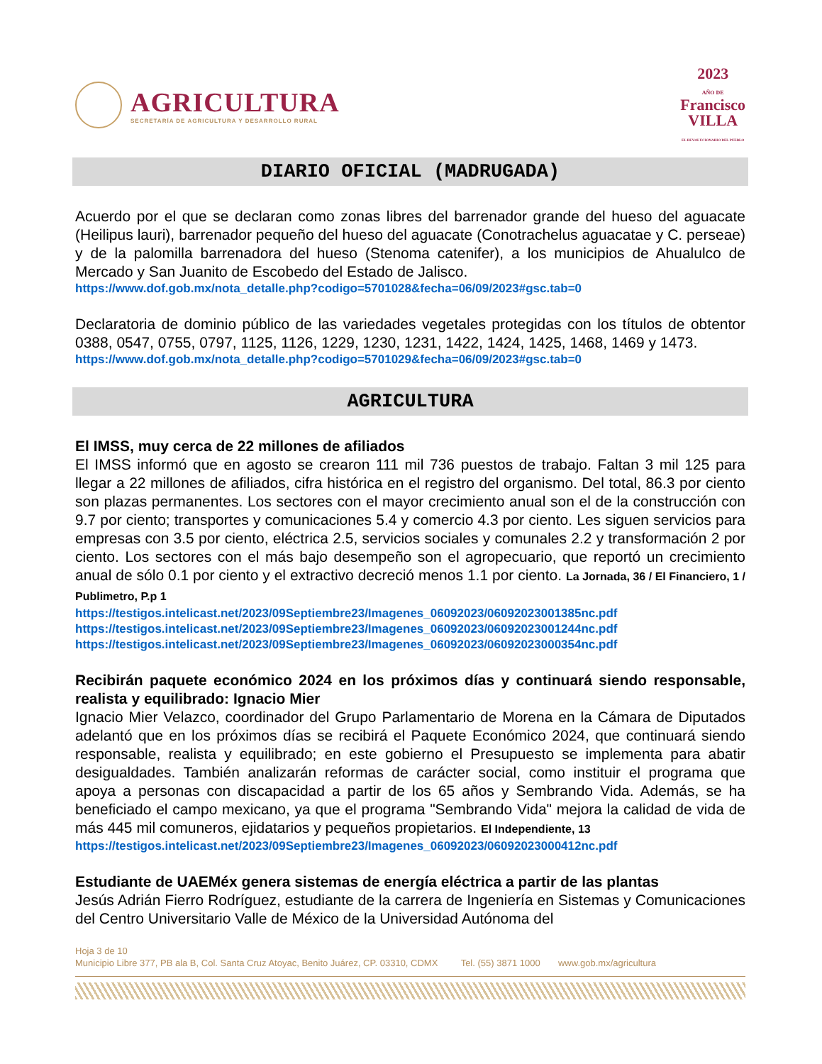AGRICULTURA
SECRETARÍA DE AGRICULTURA Y DESARROLLO RURAL
2023
AÑO DE
Francisco
VILLA
EL REVOLUCIONARIO DEL PUEBLO
DIARIO OFICIAL (MADRUGADA)
Acuerdo por el que se declaran como zonas libres del barrenador grande del hueso del aguacate (Heilipus lauri), barrenador pequeño del hueso del aguacate (Conotrachelus aguacatae y C. perseae) y de la palomilla barrenadora del hueso (Stenoma catenifer), a los municipios de Ahualulco de Mercado y San Juanito de Escobedo del Estado de Jalisco.
https://www.dof.gob.mx/nota_detalle.php?codigo=5701028&fecha=06/09/2023#gsc.tab=0
Declaratoria de dominio público de las variedades vegetales protegidas con los títulos de obtentor 0388, 0547, 0755, 0797, 1125, 1126, 1229, 1230, 1231, 1422, 1424, 1425, 1468, 1469 y 1473.
https://www.dof.gob.mx/nota_detalle.php?codigo=5701029&fecha=06/09/2023#gsc.tab=0
AGRICULTURA
El IMSS, muy cerca de 22 millones de afiliados
El IMSS informó que en agosto se crearon 111 mil 736 puestos de trabajo. Faltan 3 mil 125 para llegar a 22 millones de afiliados, cifra histórica en el registro del organismo. Del total, 86.3 por ciento son plazas permanentes. Los sectores con el mayor crecimiento anual son el de la construcción con 9.7 por ciento; transportes y comunicaciones 5.4 y comercio 4.3 por ciento. Les siguen servicios para empresas con 3.5 por ciento, eléctrica 2.5, servicios sociales y comunales 2.2 y transformación 2 por ciento. Los sectores con el más bajo desempeño son el agropecuario, que reportó un crecimiento anual de sólo 0.1 por ciento y el extractivo decreció menos 1.1 por ciento. La Jornada, 36 / El Financiero, 1 / Publimetro, P.p 1
https://testigos.intelicast.net/2023/09Septiembre23/Imagenes_06092023/06092023001385nc.pdf
https://testigos.intelicast.net/2023/09Septiembre23/Imagenes_06092023/06092023001244nc.pdf
https://testigos.intelicast.net/2023/09Septiembre23/Imagenes_06092023/06092023000354nc.pdf
Recibirán paquete económico 2024 en los próximos días y continuará siendo responsable, realista y equilibrado: Ignacio Mier
Ignacio Mier Velazco, coordinador del Grupo Parlamentario de Morena en la Cámara de Diputados adelantó que en los próximos días se recibirá el Paquete Económico 2024, que continuará siendo responsable, realista y equilibrado; en este gobierno el Presupuesto se implementa para abatir desigualdades. También analizarán reformas de carácter social, como instituir el programa que apoya a personas con discapacidad a partir de los 65 años y Sembrando Vida. Además, se ha beneficiado el campo mexicano, ya que el programa "Sembrando Vida" mejora la calidad de vida de más 445 mil comuneros, ejidatarios y pequeños propietarios. El Independiente, 13
https://testigos.intelicast.net/2023/09Septiembre23/Imagenes_06092023/06092023000412nc.pdf
Estudiante de UAEMéx genera sistemas de energía eléctrica a partir de las plantas
Jesús Adrián Fierro Rodríguez, estudiante de la carrera de Ingeniería en Sistemas y Comunicaciones del Centro Universitario Valle de México de la Universidad Autónoma del
Hoja 3 de 10
Municipio Libre 377, PB ala B, Col. Santa Cruz Atoyac, Benito Juárez, CP. 03310, CDMX Tel. (55) 3871 1000 www.gob.mx/agricultura